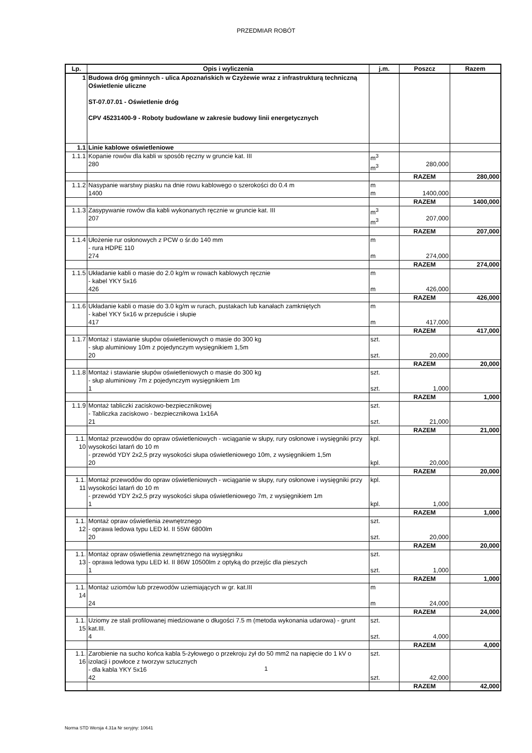PRZEDMIAR ROBÓT
| Lp. | Opis i wyliczenia | j.m. | Poszcz | Razem |
| --- | --- | --- | --- | --- |
| 1 | Budowa dróg gminnych - ulica Apoznańskich w Czyżewie wraz z infrastrukturą techniczną Oświetlenie uliczne ST-07.07.01 - Oświetlenie dróg CPV 45231400-9 - Roboty budowlane w zakresie budowy linii energetycznych | | | |
| 1.1 | Linie kablowe oświetleniowe | | | |
| 1.1.1 | Kopanie rowów dla kabli w sposób ręczny w gruncie kat. III 280 | m<sup>3</sup> m<sup>3</sup> | 280,000 | |
| | | | RAZEM | 280,000 |
| 1.1.2 | Nasypanie warstwy piasku na dnie rowu kablowego o szerokości do 0.4 m 1400 | m m | 1400,000 | |
| | | | RAZEM | 1400,000 |
| 1.1.3 | Zasypywanie rowów dla kabli wykonanych ręcznie w gruncie kat. III 207 | m<sup>3</sup> m<sup>3</sup> | 207,000 | |
| | | | RAZEM | 207,000 |
| 1.1.4 | Ułożenie rur osłonowych z PCW o śr.do 140 mm - rura HDPE 110 274 | m m | 274,000 | |
| | | | RAZEM | 274,000 |
| 1.1.5 | Układanie kabli o masie do 2.0 kg/m w rowach kablowych ręcznie - kabel YKY 5x16 426 | m m | 426,000 | |
| | | | RAZEM | 426,000 |
| 1.1.6 | Układanie kabli o masie do 3.0 kg/m w rurach, pustakach lub kanałach zamkniętych - kabel YKY 5x16 w przepuście i słupie 417 | m m | 417,000 | |
| | | | RAZEM | 417,000 |
| 1.1.7 | Montaż i stawianie słupów oświetleniowych o masie do 300 kg - słup aluminiowy 10m z pojedynczym wysięgnikiem 1,5m 20 | szt. szt. | 20,000 | |
| | | | RAZEM | 20,000 |
| 1.1.8 | Montaż i stawianie słupów oświetleniowych o masie do 300 kg - słup aluminiowy 7m z pojedynczym wysięgnikiem 1m 1 | szt. szt. | 1,000 | |
| | | | RAZEM | 1,000 |
| 1.1.9 | Montaż tabliczki zaciskowo-bezpiecznikowej - Tabliczka zaciskowo - bezpiecznikowa 1x16A 21 | szt. szt. | 21,000 | |
| | | | RAZEM | 21,000 |
| 1.1. 10 | Montaż przewodów do opraw oświetleniowych - wciąganie w słupy, rury osłonowe i wysięgniki przy wysokości latarń do 10 m - przewód YDY 2x2,5 przy wysokości słupa oświetleniowego 10m, z wysięgnikiem 1,5m 20 | kpl. kpl. | 20,000 | |
| | | | RAZEM | 20,000 |
| 1.1. 11 | Montaż przewodów do opraw oświetleniowych - wciąganie w słupy, rury osłonowe i wysięgniki przy wysokości latarń do 10 m - przewód YDY 2x2,5 przy wysokości słupa oświetleniowego 7m, z wysięgnikiem 1m 1 | kpl. kpl. | 1,000 | |
| | | | RAZEM | 1,000 |
| 1.1. 12 | Montaż opraw oświetlenia zewnętrznego - oprawa ledowa typu LED kl. II 55W 6800lm 20 | szt. szt. | 20,000 | |
| | | | RAZEM | 20,000 |
| 1.1. 13 | Montaż opraw oświetlenia zewnętrznego na wysięgniku - oprawa ledowa typu LED kl. II 86W 10500lm z optyką do przejśc dla pieszych 1 | szt. szt. | 1,000 | |
| | | | RAZEM | 1,000 |
| 1.1. 14 | Montaż uziomów lub przewodów uziemiających w gr. kat.III 24 | m m | 24,000 | |
| | | | RAZEM | 24,000 |
| 1.1. 15 | Uziomy ze stali profilowanej miedziowane o długości 7.5 m (metoda wykonania udarowa) - grunt kat.III. 4 | szt. szt. | 4,000 | |
| | | | RAZEM | 4,000 |
| 1.1. 16 | Zarobienie na sucho końca kabla 5-żyłowego o przekroju żył do 50 mm2 na napięcie do 1 kV o izolacji i powłoce z tworzyw sztucznych - dla kabla YKY 5x16 42 | szt. szt. | 42,000 | |
| | | | RAZEM | 42,000 |
1
Norma STD Wersja 4.31a Nr seryjny: 10641